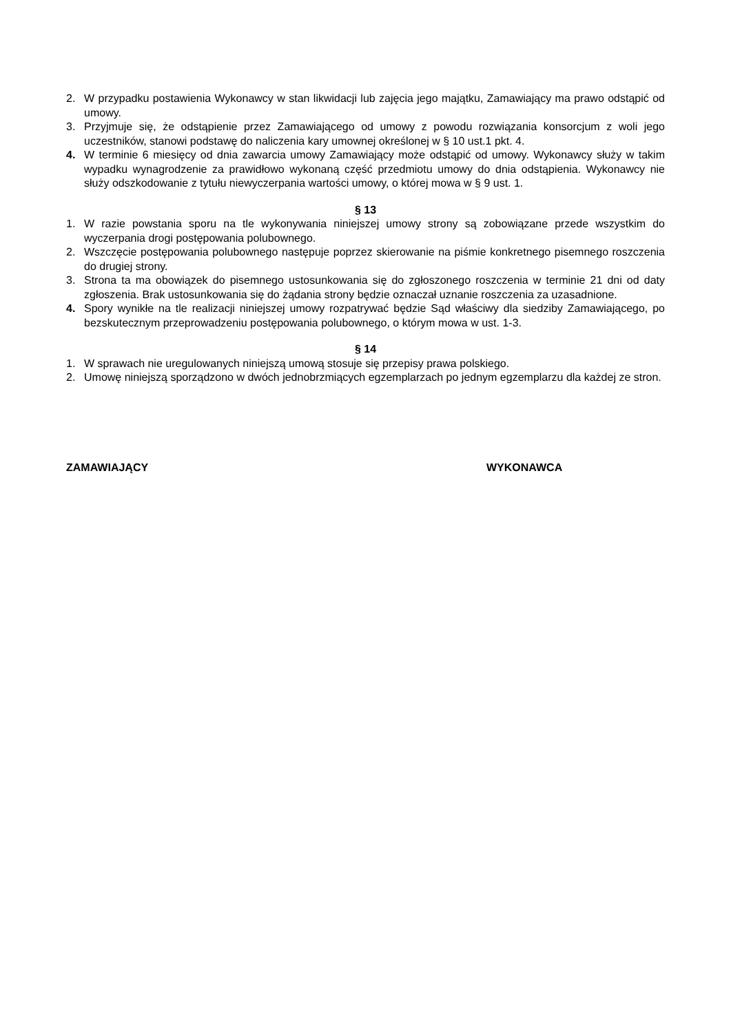2. W przypadku postawienia Wykonawcy w stan likwidacji lub zajęcia jego majątku, Zamawiający ma prawo odstąpić od umowy.
3. Przyjmuje się, że odstąpienie przez Zamawiającego od umowy z powodu rozwiązania konsorcjum z woli jego uczestników, stanowi podstawę do naliczenia kary umownej określonej w § 10 ust.1 pkt. 4.
4. W terminie 6 miesięcy od dnia zawarcia umowy Zamawiający może odstąpić od umowy. Wykonawcy służy w takim wypadku wynagrodzenie za prawidłowo wykonaną część przedmiotu umowy do dnia odstąpienia. Wykonawcy nie służy odszkodowanie z tytułu niewyczerpania wartości umowy, o której mowa w § 9 ust. 1.
§ 13
1. W razie powstania sporu na tle wykonywania niniejszej umowy strony są zobowiązane przede wszystkim do wyczerpania drogi postępowania polubownego.
2. Wszczęcie postępowania polubownego następuje poprzez skierowanie na piśmie konkretnego pisemnego roszczenia do drugiej strony.
3. Strona ta ma obowiązek do pisemnego ustosunkowania się do zgłoszonego roszczenia w terminie 21 dni od daty zgłoszenia. Brak ustosunkowania się do żądania strony będzie oznaczał uznanie roszczenia za uzasadnione.
4. Spory wynikłe na tle realizacji niniejszej umowy rozpatrywać będzie Sąd właściwy dla siedziby Zamawiającego, po bezskutecznym przeprowadzeniu postępowania polubownego, o którym mowa w ust. 1-3.
§ 14
1. W sprawach nie uregulowanych niniejszą umową stosuje się przepisy prawa polskiego.
2. Umowę niniejszą sporządzono w dwóch jednobrzmiących egzemplarzach po jednym egzemplarzu dla każdej ze stron.
ZAMAWIAJĄCY WYKONAWCA